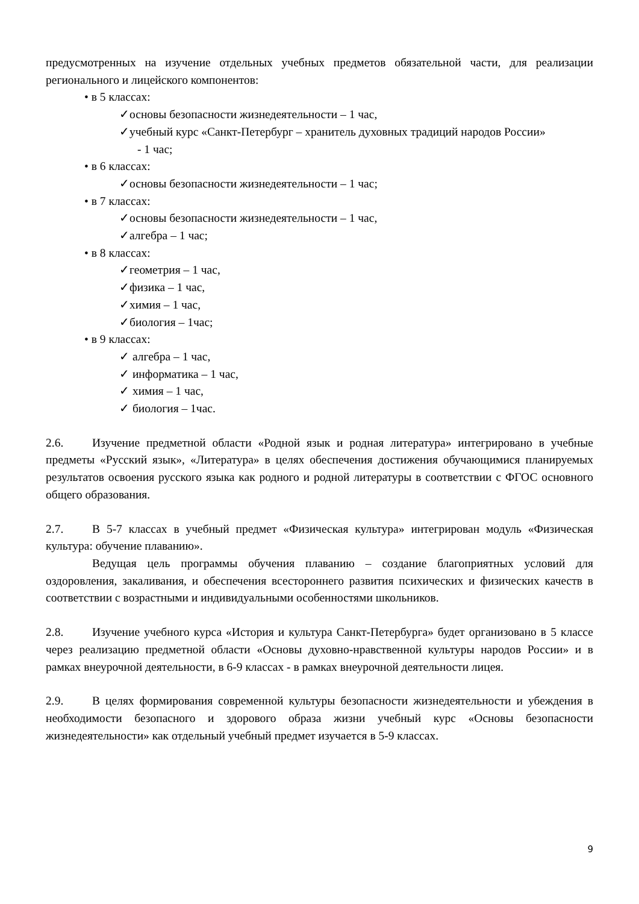предусмотренных на изучение отдельных учебных предметов обязательной части, для реализации регионального и лицейского компонентов:
• в 5 классах:
✓основы безопасности жизнедеятельности – 1 час,
✓учебный курс «Санкт-Петербург – хранитель духовных традиций народов России»
- 1 час;
• в 6 классах:
✓основы безопасности жизнедеятельности – 1 час;
• в 7 классах:
✓основы безопасности жизнедеятельности – 1 час,
✓алгебра – 1 час;
• в 8 классах:
✓геометрия – 1 час,
✓физика – 1 час,
✓химия – 1 час,
✓биология – 1час;
• в 9 классах:
✓ алгебра – 1 час,
✓ информатика – 1 час,
✓ химия – 1 час,
✓ биология – 1час.
2.6. Изучение предметной области «Родной язык и родная литература» интегрировано в учебные предметы «Русский язык», «Литература» в целях обеспечения достижения обучающимися планируемых результатов освоения русского языка как родного и родной литературы в соответствии с ФГОС основного общего образования.
2.7. В 5-7 классах в учебный предмет «Физическая культура» интегрирован модуль «Физическая культура: обучение плаванию».
Ведущая цель программы обучения плаванию – создание благоприятных условий для оздоровления, закаливания, и обеспечения всестороннего развития психических и физических качеств в соответствии с возрастными и индивидуальными особенностями школьников.
2.8. Изучение учебного курса «История и культура Санкт-Петербурга» будет организовано в 5 классе через реализацию предметной области «Основы духовно-нравственной культуры народов России» и в рамках внеурочной деятельности, в 6-9 классах - в рамках внеурочной деятельности лицея.
2.9. В целях формирования современной культуры безопасности жизнедеятельности и убеждения в необходимости безопасного и здорового образа жизни учебный курс «Основы безопасности жизнедеятельности» как отдельный учебный предмет изучается в 5-9 классах.
9